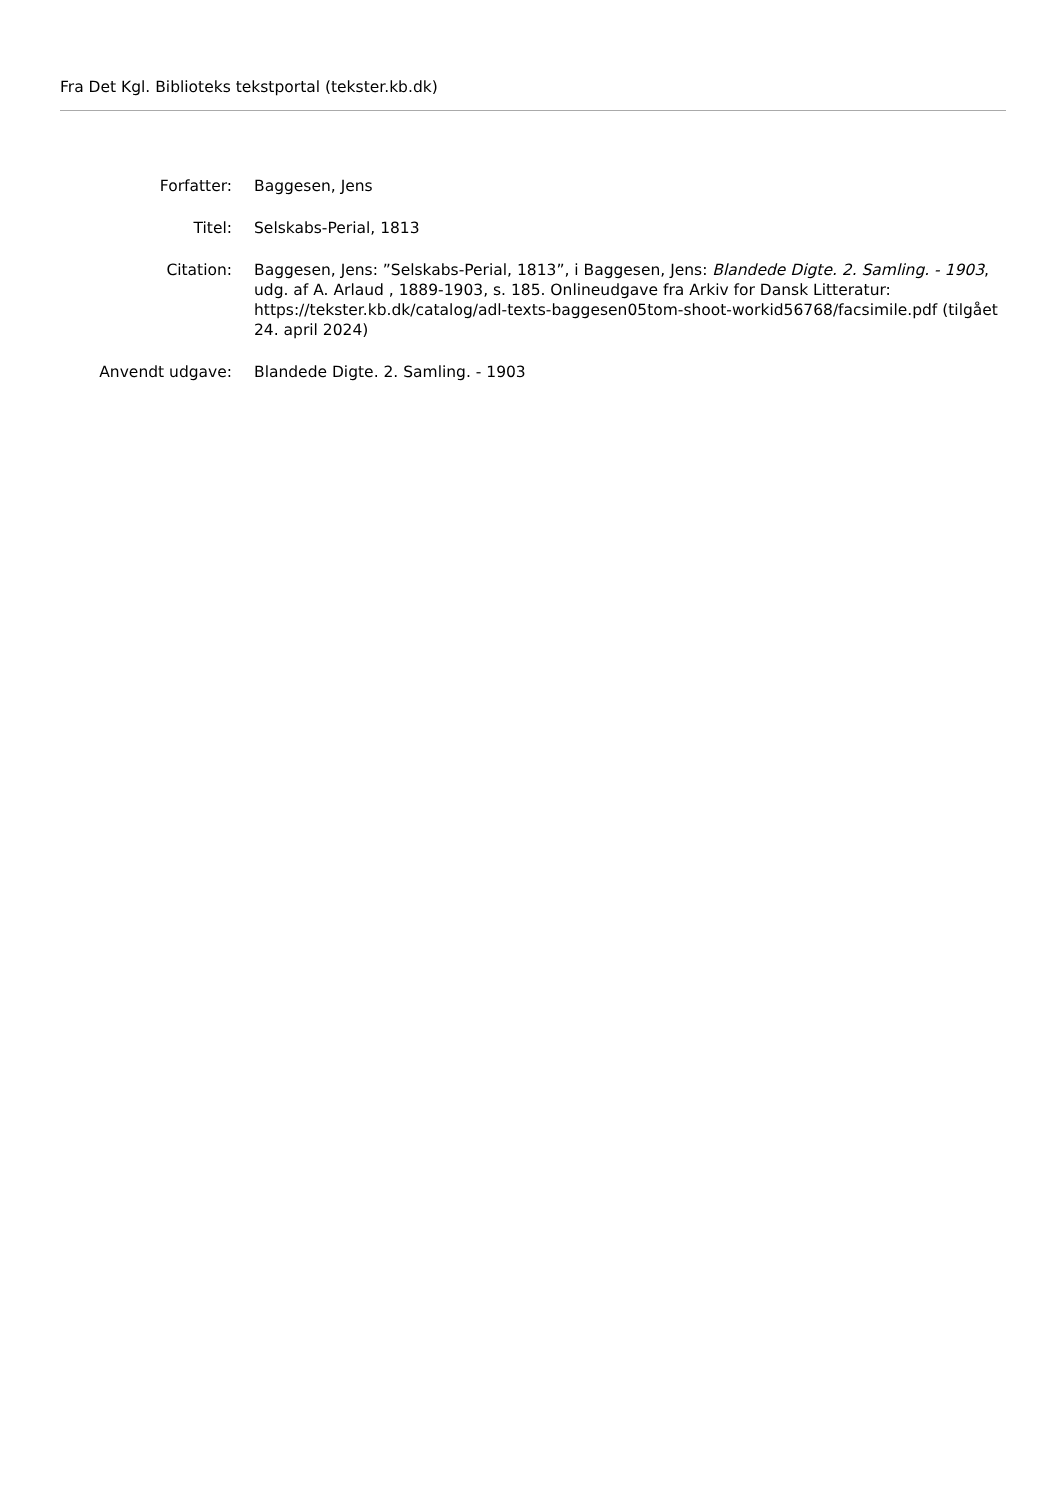Fra Det Kgl. Biblioteks tekstportal (tekster.kb.dk)
| Forfatter: | Baggesen, Jens |
| Titel: | Selskabs-Perial, 1813 |
| Citation: | Baggesen, Jens: ”Selskabs-Perial, 1813”, i Baggesen, Jens: Blandede Digte. 2. Samling. - 1903 , udg. af A. Arlaud , 1889-1903, s. 185. Onlineudgave fra Arkiv for Dansk Litteratur: https://tekster.kb.dk/catalog/adl-texts-baggesen05tom-shoot-workid56768/facsimile.pdf (tilgået 24. april 2024) |
| Anvendt udgave: | Blandede Digte. 2. Samling. - 1903 |